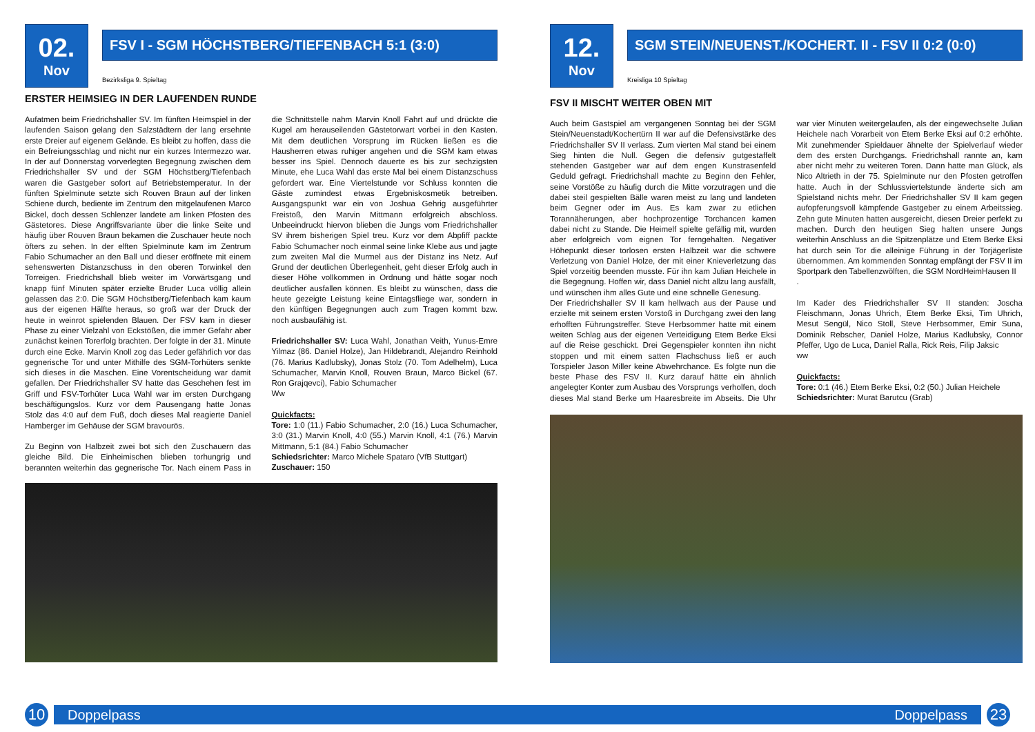02.
Nov
FSV I - SGM HÖCHSTBERG/TIEFENBACH 5:1 (3:0)
Bezirksliga 9. Spieltag
ERSTER HEIMSIEG IN DER LAUFENDEN RUNDE
Aufatmen beim Friedrichshaller SV. Im fünften Heimspiel in der laufenden Saison gelang den Salzstädtern der lang ersehnte erste Dreier auf eigenem Gelände. Es bleibt zu hoffen, dass die ein Befreiungsschlag und nicht nur ein kurzes Intermezzo war. In der auf Donnerstag vorverlegten Begegnung zwischen dem Friedrichshaller SV und der SGM Höchstberg/Tiefenbach waren die Gastgeber sofort auf Betriebstemperatur. In der fünften Spielminute setzte sich Rouven Braun auf der linken Schiene durch, bediente im Zentrum den mitgelaufenen Marco Bickel, doch dessen Schlenzer landete am linken Pfosten des Gästetores. Diese Angriffsvariante über die linke Seite und häufig über Rouven Braun bekamen die Zuschauer heute noch öfters zu sehen. In der elften Spielminute kam im Zentrum Fabio Schumacher an den Ball und dieser eröffnete mit einem sehenswerten Distanzschuss in den oberen Torwinkel den Torreigen. Friedrichshall blieb weiter im Vorwärtsgang und knapp fünf Minuten später erzielte Bruder Luca völlig allein gelassen das 2:0. Die SGM Höchstberg/Tiefenbach kam kaum aus der eigenen Hälfte heraus, so groß war der Druck der heute in weinrot spielenden Blauen. Der FSV kam in dieser Phase zu einer Vielzahl von Eckstößen, die immer Gefahr aber zunächst keinen Torerfolg brachten. Der folgte in der 31. Minute durch eine Ecke. Marvin Knoll zog das Leder gefährlich vor das gegnerische Tor und unter Mithilfe des SGM-Torhüters senkte sich dieses in die Maschen. Eine Vorentscheidung war damit gefallen. Der Friedrichshaller SV hatte das Geschehen fest im Griff und FSV-Torhüter Luca Wahl war im ersten Durchgang beschäftigungslos. Kurz vor dem Pausengang hatte Jonas Stolz das 4:0 auf dem Fuß, doch dieses Mal reagierte Daniel Hamberger im Gehäuse der SGM bravourös.
Zu Beginn von Halbzeit zwei bot sich den Zuschauern das gleiche Bild. Die Einheimischen blieben torhungrig und berannten weiterhin das gegnerische Tor. Nach einem Pass in die Schnittstelle nahm Marvin Knoll Fahrt auf und drückte die Kugel am herauseilenden Gästetorwart vorbei in den Kasten. Mit dem deutlichen Vorsprung im Rücken ließen es die Hausherren etwas ruhiger angehen und die SGM kam etwas besser ins Spiel. Dennoch dauerte es bis zur sechzigsten Minute, ehe Luca Wahl das erste Mal bei einem Distanzschuss gefordert war. Eine Viertelstunde vor Schluss konnten die Gäste zumindest etwas Ergebniskosmetik betreiben. Ausgangspunkt war ein von Joshua Gehrig ausgeführter Freistoß, den Marvin Mittmann erfolgreich abschloss. Unbeeindruckt hiervon blieben die Jungs vom Friedrichshaller SV ihrem bisherigen Spiel treu. Kurz vor dem Abpfiff packte Fabio Schumacher noch einmal seine linke Klebe aus und jagte zum zweiten Mal die Murmel aus der Distanz ins Netz. Auf Grund der deutlichen Überlegenheit, geht dieser Erfolg auch in dieser Höhe vollkommen in Ordnung und hätte sogar noch deutlicher ausfallen können. Es bleibt zu wünschen, dass die heute gezeigte Leistung keine Eintagsfliege war, sondern in den künftigen Begegnungen auch zum Tragen kommt bzw. noch ausbaufähig ist.
Friedrichshaller SV: Luca Wahl, Jonathan Veith, Yunus-Emre Yilmaz (86. Daniel Holze), Jan Hildebrandt, Alejandro Reinhold (76. Marius Kadlubsky), Jonas Stolz (70. Tom Adelhelm), Luca Schumacher, Marvin Knoll, Rouven Braun, Marco Bickel (67. Ron Grajqevci), Fabio Schumacher
Ww
Quickfacts:
Tore: 1:0 (11.) Fabio Schumacher, 2:0 (16.) Luca Schumacher, 3:0 (31.) Marvin Knoll, 4:0 (55.) Marvin Knoll, 4:1 (76.) Marvin Mittmann, 5:1 (84.) Fabio Schumacher
Schiedsrichter: Marco Michele Spataro (VfB Stuttgart)
Zuschauer: 150
12.
Nov
SGM STEIN/NEUENST./KOCHERT. II - FSV II 0:2 (0:0)
Kreisliga 10 Spieltag
FSV II MISCHT WEITER OBEN MIT
Auch beim Gastspiel am vergangenen Sonntag bei der SGM Stein/Neuenstadt/Kochertürn II war auf die Defensivstärke des Friedrichshaller SV II verlass. Zum vierten Mal stand bei einem Sieg hinten die Null. Gegen die defensiv gutgestaffelt stehenden Gastgeber war auf dem engen Kunstrasenfeld Geduld gefragt. Friedrichshall machte zu Beginn den Fehler, seine Vorstöße zu häufig durch die Mitte vorzutragen und die dabei steil gespielten Bälle waren meist zu lang und landeten beim Gegner oder im Aus. Es kam zwar zu etlichen Torannäherungen, aber hochprozentige Torchancen kamen dabei nicht zu Stande. Die Heimelf spielte gefällig mit, wurden aber erfolgreich vom eignen Tor ferngehalten. Negativer Höhepunkt dieser torlosen ersten Halbzeit war die schwere Verletzung von Daniel Holze, der mit einer Knieverletzung das Spiel vorzeitig beenden musste. Für ihn kam Julian Heichele in die Begegnung. Hoffen wir, dass Daniel nicht allzu lang ausfällt, und wünschen ihm alles Gute und eine schnelle Genesung.
Der Friedrichshaller SV II kam hellwach aus der Pause und erzielte mit seinem ersten Vorstoß in Durchgang zwei den lang erhofften Führungstreffer. Steve Herbsommer hatte mit einem weiten Schlag aus der eigenen Verteidigung Etem Berke Eksi auf die Reise geschickt. Drei Gegenspieler konnten ihn nicht stoppen und mit einem satten Flachschuss ließ er auch Torspieler Jason Miller keine Abwehrchance. Es folgte nun die beste Phase des FSV II. Kurz darauf hätte ein ähnlich angelegter Konter zum Ausbau des Vorsprungs verholfen, doch dieses Mal stand Berke um Haaresbreite im Abseits. Die Uhr war vier Minuten weitergelaufen, als der eingewechselte Julian Heichele nach Vorarbeit von Etem Berke Eksi auf 0:2 erhöhte. Mit zunehmender Spieldauer ähnelte der Spielverlauf wieder dem des ersten Durchgangs. Friedrichshall rannte an, kam aber nicht mehr zu weiteren Toren. Dann hatte man Glück, als Nico Altrieth in der 75. Spielminute nur den Pfosten getroffen hatte. Auch in der Schlussviertelstunde änderte sich am Spielstand nichts mehr. Der Friedrichshaller SV II kam gegen aufopferungsvoll kämpfende Gastgeber zu einem Arbeitssieg. Zehn gute Minuten hatten ausgereicht, diesen Dreier perfekt zu machen. Durch den heutigen Sieg halten unsere Jungs weiterhin Anschluss an die Spitzenplätze und Etem Berke Eksi hat durch sein Tor die alleinige Führung in der Torjägerliste übernommen. Am kommenden Sonntag empfängt der FSV II im Sportpark den Tabellenzwölften, die SGM NordHeimHausen II
.
Im Kader des Friedrichshaller SV II standen: Joscha Fleischmann, Jonas Uhrich, Etem Berke Eksi, Tim Uhrich, Mesut Sengül, Nico Stoll, Steve Herbsommer, Emir Suna, Dominik Rebscher, Daniel Holze, Marius Kadlubsky, Connor Pfeffer, Ugo de Luca, Daniel Ralla, Rick Reis, Filip Jaksic
ww
Quickfacts:
Tore: 0:1 (46.) Etem Berke Eksi, 0:2 (50.) Julian Heichele
Schiedsrichter: Murat Barutcu (Grab)
10
Doppelpass Doppelpass
23